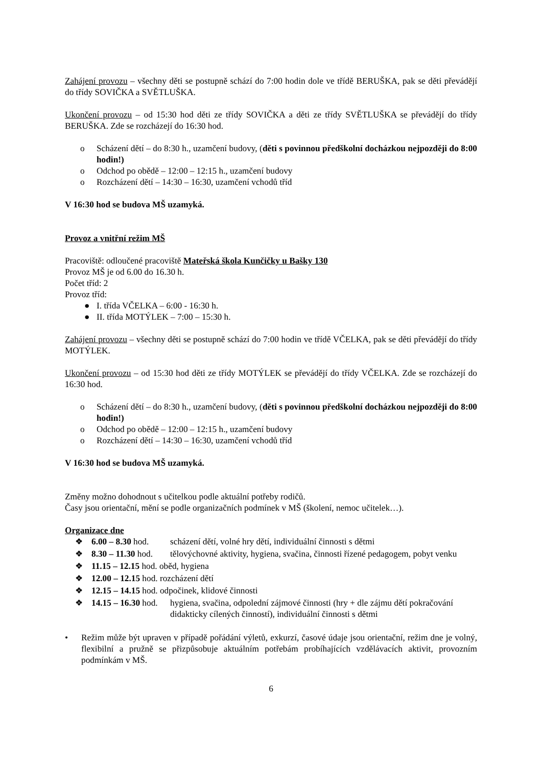Zahájení provozu – všechny děti se postupně schází do 7:00 hodin dole ve třídě BERUŠKA, pak se děti převádějí do třídy SOVIČKA a SVĚTLUŠKA.
Ukončení provozu – od 15:30 hod děti ze třídy SOVIČKA a děti ze třídy SVĚTLUŠKA se převádějí do třídy BERUŠKA. Zde se rozcházejí do 16:30 hod.
o Scházení dětí – do 8:30 h., uzamčení budovy, (děti s povinnou předškolní docházkou nejpozději do 8:00 hodin!)
o Odchod po obědě – 12:00 – 12:15 h., uzamčení budovy
o Rozcházení dětí – 14:30 – 16:30, uzamčení vchodů tříd
V 16:30 hod se budova MŠ uzamyká.
Provoz a vnitřní režim MŠ
Pracoviště: odloučené pracoviště Mateřská škola Kunčičky u Bašky 130
Provoz MŠ je od 6.00 do 16.30 h.
Počet tříd: 2
Provoz tříd:
● I. třída VČELKA – 6:00 - 16:30 h.
● II. třída MOTÝLEK – 7:00 – 15:30 h.
Zahájení provozu – všechny děti se postupně schází do 7:00 hodin ve třídě VČELKA, pak se děti převádějí do třídy MOTÝLEK.
Ukončení provozu – od 15:30 hod děti ze třídy MOTÝLEK se převádějí do třídy VČELKA. Zde se rozcházejí do 16:30 hod.
o Scházení dětí – do 8:30 h., uzamčení budovy, (děti s povinnou předškolní docházkou nejpozději do 8:00 hodin!)
o Odchod po obědě – 12:00 – 12:15 h., uzamčení budovy
o Rozcházení dětí – 14:30 – 16:30, uzamčení vchodů tříd
V 16:30 hod se budova MŠ uzamyká.
Změny možno dohodnout s učitelkou podle aktuální potřeby rodičů.
Časy jsou orientační, mění se podle organizačních podmínek v MŠ (školení, nemoc učitelek…).
Organizace dne
❖ 6.00 – 8.30 hod. scházení dětí, volné hry dětí, individuální činnosti s dětmi
❖ 8.30 – 11.30 hod. tělovýchovné aktivity, hygiena, svačina, činnosti řízené pedagogem, pobyt venku
❖ 11.15 – 12.15 hod. oběd, hygiena
❖ 12.00 – 12.15 hod. rozcházení dětí
❖ 12.15 – 14.15 hod. odpočinek, klidové činnosti
❖ 14.15 – 16.30 hod. hygiena, svačina, odpolední zájmové činnosti (hry + dle zájmu dětí pokračování didakticky cílených činností), individuální činnosti s dětmi
• Režim může být upraven v případě pořádání výletů, exkurzí, časové údaje jsou orientační, režim dne je volný, flexibilní a pružně se přizpůsobuje aktuálním potřebám probíhajících vzdělávacích aktivit, provozním podmínkám v MŠ.
6